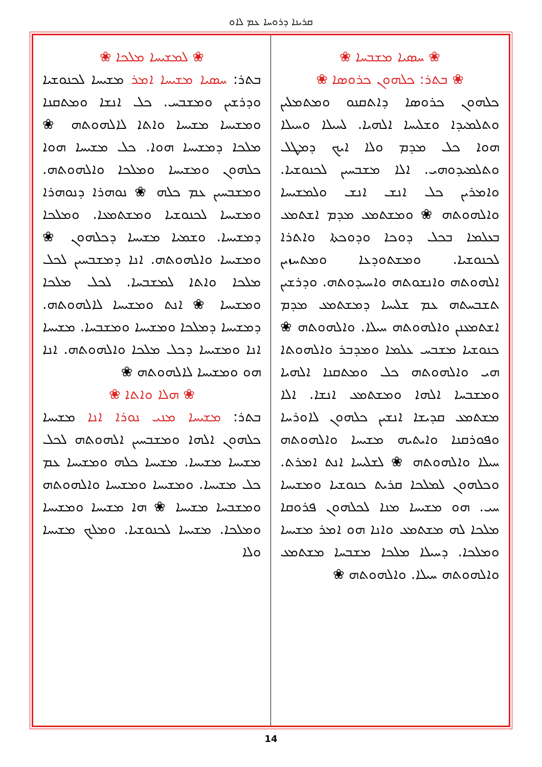ܩܪܝܢܐ ܕܪܘܚܐ ܥܡ ܠܐܘ
❀ ܚܣܝܐ ܡܫܒܚܐ ❀
❀ ܒܬܪ: ܟܠܗܘܢ ܟܪܘܣܐ ❀
ܟܠܗܘܢ ܟܪܘܣܐ ܕܐܬܩܢܘ ܘܡܬܡܠܝܢ ܘܬܠܡܝܕܐ ܘܫܠܝܚܐ ܐܠܗܝܐ. ܠܚܝܠܐ ܘܚܝܠܐ ܗܘܐ ܟܠ ܡܕܡ ܘܠܐ ܐܝܟ ܕܡܛܠ ܘܬܠܡܝܕܘܗܝ. ܐܠܐ ܡܫܒܚܝܢ ܠܟܢܘܫܝܐ. ܘܐܡܪܝܢ ܟܠ ܐܢܫ ܐܢܫ ܘܠܡܫܝܚܐ ܘܐܠܗܘܬܗ ❀ ܘܡܫܬܡܥ ܡܕܡ ܐܫܬܡܥ ܒܥܠܡܐ ܒܟܠ ܕܘܟܐ ܘܕܘܟܬܐ ܘܐܬܪܐ ܠܟܢܘܫܝܐ. ܘܡܫܬܘܕܥܐ ܘܡܬܚܙܝܢ ܐܠܗܘܬܗ ܘܐܢܫܘܬܗ ܘܐܚܝܕܘܬܗ. ܘܕܪܫܝܢ ܬܫܒܚܬܗ ܥܡ ܫܠܝܚܐ ܕܡܫܬܡܥ ܡܕܡ ܐܫܬܡܥܢܢ ܘܐܠܗܘܬܗ ܚܝܠܐ. ܘܐܠܗܘܬܗ ❀ ܟܢܘܫܝܐ ܡܫܒܚ ܥܠܡܐ ܘܡܕܒܪ ܘܐܠܗܘܬܐ ܗܝ ܘܐܠܗܘܬܗ ܟܠ ܘܡܬܩܢܐ ܐܠܗܝܐ ܘܡܫܒܚܐ ܐܠܗܐ ܘܡܫܬܡܥ ܐܢܫܐ. ܐܠܐ ܡܫܬܡܥ ܩܕܝܫܐ ܐܢܫܝܢ ܟܠܗܘܢ ܠܐܘܪܚܐ ܘܦܘܪܩܢܐ ܘܐܝܬܝܗ ܡܫܝܚܐ ܘܐܠܗܘܬܗ ܚܝܠܐ ܘܐܠܗܘܬܗ ❀ ܠܫܠܝܚܐ ܐܢܬ ܐܡܪܬ. ܘܟܠܗܘܢ ܠܡܠܟܐ ܩܪܝܬ ܟܢܘܫܝܐ ܘܡܫܝܚܐ ܚܝ. ܗܘ ܡܫܝܚܐ ܡܢܐ ܠܟܠܗܘܢ ܦܪܘܩܐ ܡܠܟܐ ܠܗ ܡܫܬܡܥ ܘܐܢܐ ܗܘ ܐܡܪ ܡܫܝܚܐ ܘܡܠܟܐ. ܕܚܝܠܐ ܡܠܟܐ ܡܫܒܚܐ ܡܫܬܡܥ ܘܐܠܗܘܬܗ ܚܝܠܐ. ܘܐܠܗܘܬܗ ❀
❀ ܠܡܫܝܚܐ ܡܠܟܐ ❀
ܒܬܪ: ܚܣܝܐ ܡܫܝܚܐ ܐܡܪ ܡܫܝܚܐ ܠܟܢܘܫܝܐ ܘܕܪܫܝܢ ܘܡܫܒܚ. ܟܠ ܐܢܫܐ ܘܡܬܩܢܐ ܘܡܫܝܚܐ ܡܫܝܚܐ ܘܐܬܐ ܠܐܠܗܘܬܗ ❀ ܡܠܟܐ ܕܡܫܝܚܐ ܗܘܐ. ܟܠ ܡܫܝܚܐ ܗܘܐ ܟܠܗܘܢ ܘܡܫܝܚܐ ܘܡܠܟܐ ܘܐܠܗܘܬܗ. ܘܡܫܒܚܝܢ ܥܡ ܟܠܗ ❀ ܢܘܗܪܐ ܕܢܘܗܪܐ ܘܡܫܝܚܐ ܠܟܢܘܫܝܐ ܘܡܫܬܡܥܐ. ܘܡܠܟܐ ܕܡܫܝܚܐ. ܘܫܡܝܐ ܡܫܝܚܐ ܕܟܠܗܘܢ ❀ ܘܡܫܝܚܐ ܘܐܠܗܘܬܗ. ܐܢܐ ܕܡܫܒܚܝܢ ܠܟܠ ܡܠܟܐ ܘܐܬܐ ܠܡܫܒܚܐ. ܠܟܠ ܡܠܟܐ ܘܡܫܝܚܐ ❀ ܐܢܬ ܘܡܫܝܚܐ ܠܐܠܗܘܬܗ. ܕܡܫܝܚܐ ܕܡܠܟܐ ܘܡܫܝܚܐ ܘܡܫܒܚܐ. ܡܫܝܚܐ ܐܢܐ ܘܡܫܝܚܐ ܕܟܠ ܡܠܟܐ ܘܐܠܗܘܬܗ. ܐܢܐ ܗܘ ܘܡܫܝܚܐ ܠܐܠܗܘܬܗ ❀
❀ ܗܠܐ ܘܐܬܐ ❀
ܒܬܪ: ܡܫܝܚܐ ܡܢܝ ܢܘܪܐ ܐܢܐ ܡܫܝܚܐ ܟܠܗܘܢ ܐܠܗܐ ܘܡܫܒܚܝܢ ܐܠܗܘܬܗ ܠܟܠ ܡܫܝܚܐ ܡܫܝܚܐ. ܡܫܝܚܐ ܟܠܗ ܘܡܫܝܚܐ ܥܡ ܟܠ ܡܫܝܚܐ. ܘܡܫܝܚܐ ܘܡܫܝܚܐ ܘܐܠܗܘܬܗ ܘܡܫܒܚܐ ܡܫܝܚܐ ❀ ܗܐ ܡܫܝܚܐ ܘܡܫܝܚܐ ܘܡܠܟܐ. ܡܫܝܚܐ ܠܟܢܘܫܝܐ. ܘܡܠܟ ܡܫܝܚܐ ܘܠܐ
14